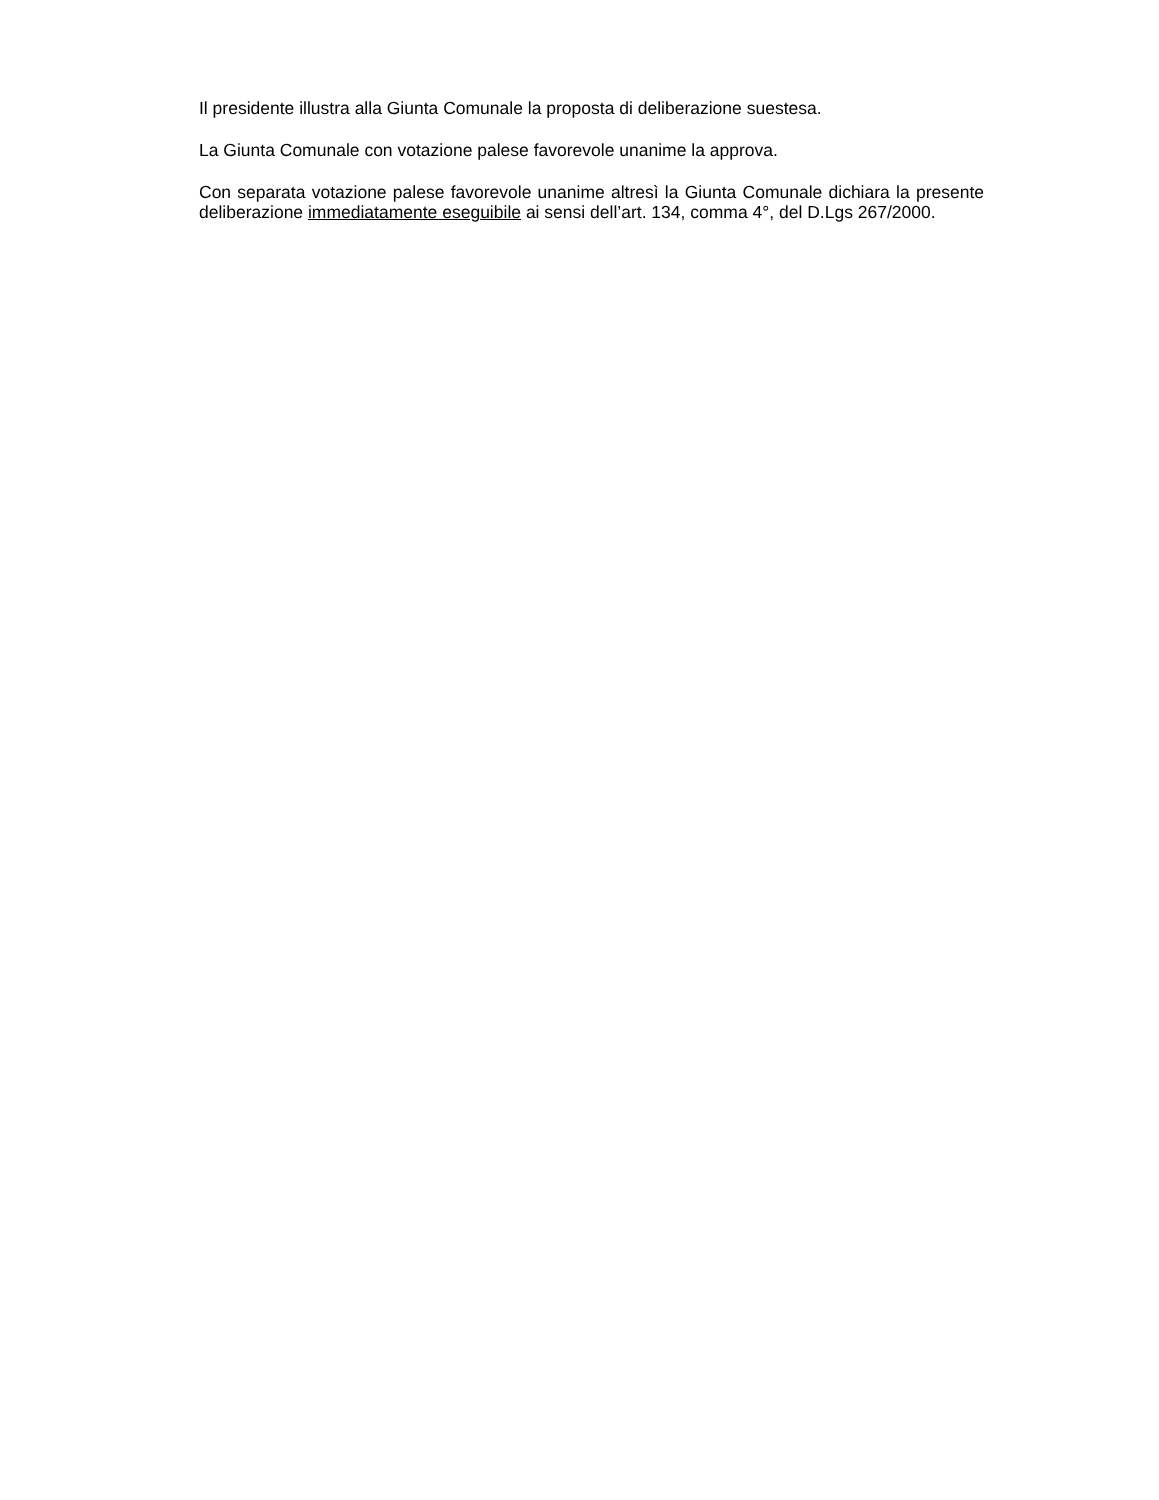Il presidente illustra alla Giunta Comunale la proposta di deliberazione suestesa.
La Giunta Comunale con votazione palese favorevole unanime la approva.
Con separata votazione palese favorevole unanime altresì la Giunta Comunale dichiara la presente deliberazione immediatamente eseguibile ai sensi dell’art. 134, comma 4°, del D.Lgs 267/2000.